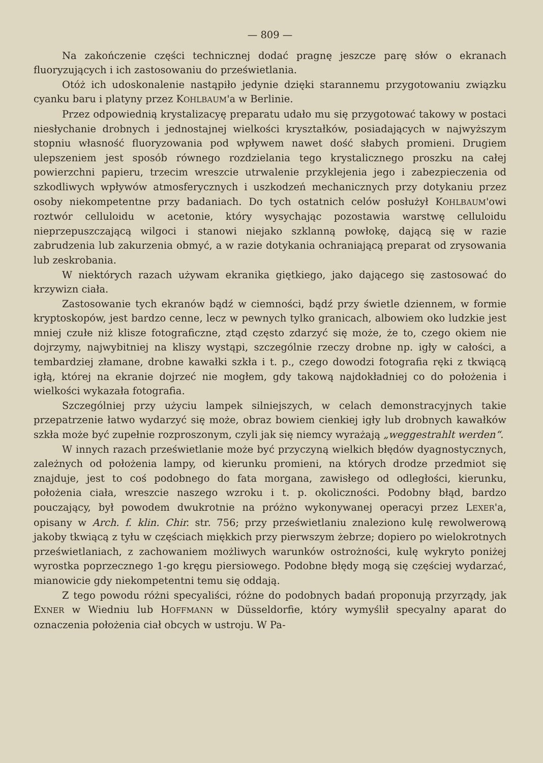— 809 —
Na zakończenie części technicznej dodać pragnę jeszcze parę słów o ekranach fluoryzujących i ich zastosowaniu do prześwietlania.
Otóż ich udoskonalenie nastąpiło jedynie dzięki starannemu przygotowaniu związku cyanku baru i platyny przez KOHLBAUM'a w Berlinie.
Przez odpowiednią krystalizacyę preparatu udało mu się przygotować takowy w postaci niesłychanie drobnych i jednostajnej wielkości kryształków, posiadających w najwyższym stopniu własność fluoryzowania pod wpływem nawet dość słabych promieni. Drugiem ulepszeniem jest sposób równego rozdzielania tego krystalicznego proszku na całej powierzchni papieru, trzecim wreszcie utrwalenie przyklejenia jego i zabezpieczenia od szkodliwych wpływów atmosferycznych i uszkodzeń mechanicznych przy dotykaniu przez osoby niekompetentne przy badaniach. Do tych ostatnich celów posłużył KOHLBAUM'owi roztwór celluloidu w acetonie, który wysychając pozostawia warstwę celluloidu nieprzepuszczającą wilgoci i stanowi niejako szklanną powłokę, dającą się w razie zabrudzenia lub zakurzenia obmyć, a w razie dotykania ochraniającą preparat od zrysowania lub zeskrobania.
W niektórych razach używam ekranika giętkiego, jako dającego się zastosować do krzywizn ciała.
Zastosowanie tych ekranów bądź w ciemności, bądź przy świetle dziennem, w formie kryptoskopów, jest bardzo cenne, lecz w pewnych tylko granicach, albowiem oko ludzkie jest mniej czułe niż klisze fotograficzne, ztąd często zdarzyć się może, że to, czego okiem nie dojrzymy, najwybitniej na kliszy wystąpi, szczególnie rzeczy drobne np. igły w całości, a tembardziej złamane, drobne kawałki szkła i t. p., czego dowodzi fotografia ręki z tkwiącą igłą, której na ekranie dojrzeć nie mogłem, gdy takową najdokładniej co do położenia i wielkości wykazała fotografia.
Szczególniej przy użyciu lampek silniejszych, w celach demonstracyjnych takie przepatrzenie łatwo wydarzyć się może, obraz bowiem cienkiej igły lub drobnych kawałków szkła może być zupełnie rozproszonym, czyli jak się niemcy wyrażają „weggestrahlt werden“.
W innych razach prześwietlanie może być przyczyną wielkich błędów dyagnostycznych, zależnych od położenia lampy, od kierunku promieni, na których drodze przedmiot się znajduje, jest to coś podobnego do fata morgana, zawisłego od odległości, kierunku, położenia ciała, wreszcie naszego wzroku i t. p. okoliczności. Podobny błąd, bardzo pouczający, był powodem dwukrotnie na próżno wykonywanej operacyi przez LEXER'a, opisany w Arch. f. klin. Chir. str. 756; przy prześwietlaniu znaleziono kulę rewolwerową jakoby tkwiącą z tyłu w częściach miękkich przy pierwszym żebrze; dopiero po wielokrotnych prześwietlaniach, z zachowaniem możliwych warunków ostrożności, kulę wykryto poniżej wyrostka poprzecznego 1-go kręgu piersiowego. Podobne błędy mogą się częściej wydarzać, mianowicie gdy niekompetentni temu się oddają.
Z tego powodu różni specyaliści, różne do podobnych badań proponują przyrządy, jak EXNER w Wiedniu lub HOFFMANN w Düsseldorfie, który wymyślił specyalny aparat do oznaczenia położenia ciał obcych w ustroju. W Pa-